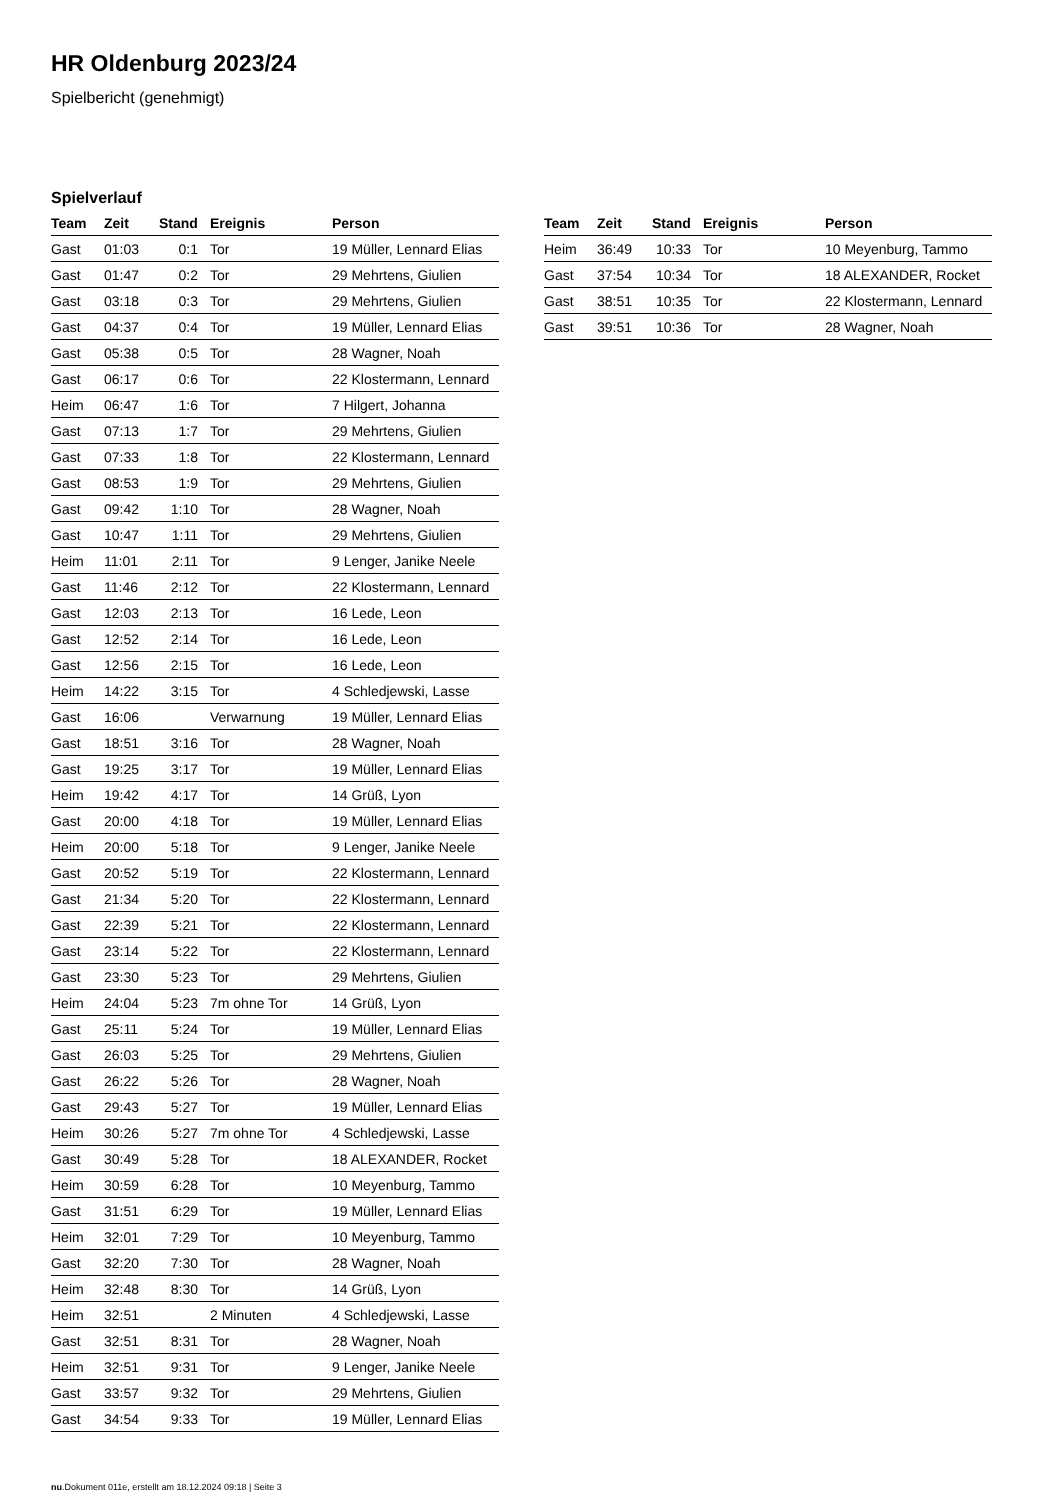HR Oldenburg 2023/24
Spielbericht (genehmigt)
Spielverlauf
| Team | Zeit | Stand | Ereignis | Person |
| --- | --- | --- | --- | --- |
| Gast | 01:03 | 0:1 | Tor | 19 Müller, Lennard Elias |
| Gast | 01:47 | 0:2 | Tor | 29 Mehrtens, Giulien |
| Gast | 03:18 | 0:3 | Tor | 29 Mehrtens, Giulien |
| Gast | 04:37 | 0:4 | Tor | 19 Müller, Lennard Elias |
| Gast | 05:38 | 0:5 | Tor | 28 Wagner, Noah |
| Gast | 06:17 | 0:6 | Tor | 22 Klostermann, Lennard |
| Heim | 06:47 | 1:6 | Tor | 7 Hilgert, Johanna |
| Gast | 07:13 | 1:7 | Tor | 29 Mehrtens, Giulien |
| Gast | 07:33 | 1:8 | Tor | 22 Klostermann, Lennard |
| Gast | 08:53 | 1:9 | Tor | 29 Mehrtens, Giulien |
| Gast | 09:42 | 1:10 | Tor | 28 Wagner, Noah |
| Gast | 10:47 | 1:11 | Tor | 29 Mehrtens, Giulien |
| Heim | 11:01 | 2:11 | Tor | 9 Lenger, Janike Neele |
| Gast | 11:46 | 2:12 | Tor | 22 Klostermann, Lennard |
| Gast | 12:03 | 2:13 | Tor | 16 Lede, Leon |
| Gast | 12:52 | 2:14 | Tor | 16 Lede, Leon |
| Gast | 12:56 | 2:15 | Tor | 16 Lede, Leon |
| Heim | 14:22 | 3:15 | Tor | 4 Schledjewski, Lasse |
| Gast | 16:06 | | Verwarnung | 19 Müller, Lennard Elias |
| Gast | 18:51 | 3:16 | Tor | 28 Wagner, Noah |
| Gast | 19:25 | 3:17 | Tor | 19 Müller, Lennard Elias |
| Heim | 19:42 | 4:17 | Tor | 14 Grüß, Lyon |
| Gast | 20:00 | 4:18 | Tor | 19 Müller, Lennard Elias |
| Heim | 20:00 | 5:18 | Tor | 9 Lenger, Janike Neele |
| Gast | 20:52 | 5:19 | Tor | 22 Klostermann, Lennard |
| Gast | 21:34 | 5:20 | Tor | 22 Klostermann, Lennard |
| Gast | 22:39 | 5:21 | Tor | 22 Klostermann, Lennard |
| Gast | 23:14 | 5:22 | Tor | 22 Klostermann, Lennard |
| Gast | 23:30 | 5:23 | Tor | 29 Mehrtens, Giulien |
| Heim | 24:04 | 5:23 | 7m ohne Tor | 14 Grüß, Lyon |
| Gast | 25:11 | 5:24 | Tor | 19 Müller, Lennard Elias |
| Gast | 26:03 | 5:25 | Tor | 29 Mehrtens, Giulien |
| Gast | 26:22 | 5:26 | Tor | 28 Wagner, Noah |
| Gast | 29:43 | 5:27 | Tor | 19 Müller, Lennard Elias |
| Heim | 30:26 | 5:27 | 7m ohne Tor | 4 Schledjewski, Lasse |
| Gast | 30:49 | 5:28 | Tor | 18 ALEXANDER, Rocket |
| Heim | 30:59 | 6:28 | Tor | 10 Meyenburg, Tammo |
| Gast | 31:51 | 6:29 | Tor | 19 Müller, Lennard Elias |
| Heim | 32:01 | 7:29 | Tor | 10 Meyenburg, Tammo |
| Gast | 32:20 | 7:30 | Tor | 28 Wagner, Noah |
| Heim | 32:48 | 8:30 | Tor | 14 Grüß, Lyon |
| Heim | 32:51 | | 2 Minuten | 4 Schledjewski, Lasse |
| Gast | 32:51 | 8:31 | Tor | 28 Wagner, Noah |
| Heim | 32:51 | 9:31 | Tor | 9 Lenger, Janike Neele |
| Gast | 33:57 | 9:32 | Tor | 29 Mehrtens, Giulien |
| Gast | 34:54 | 9:33 | Tor | 19 Müller, Lennard Elias |
| Team | Zeit | Stand | Ereignis | Person |
| --- | --- | --- | --- | --- |
| Heim | 36:49 | 10:33 | Tor | 10 Meyenburg, Tammo |
| Gast | 37:54 | 10:34 | Tor | 18 ALEXANDER, Rocket |
| Gast | 38:51 | 10:35 | Tor | 22 Klostermann, Lennard |
| Gast | 39:51 | 10:36 | Tor | 28 Wagner, Noah |
nu.Dokument 011e, erstellt am 18.12.2024 09:18 | Seite 3